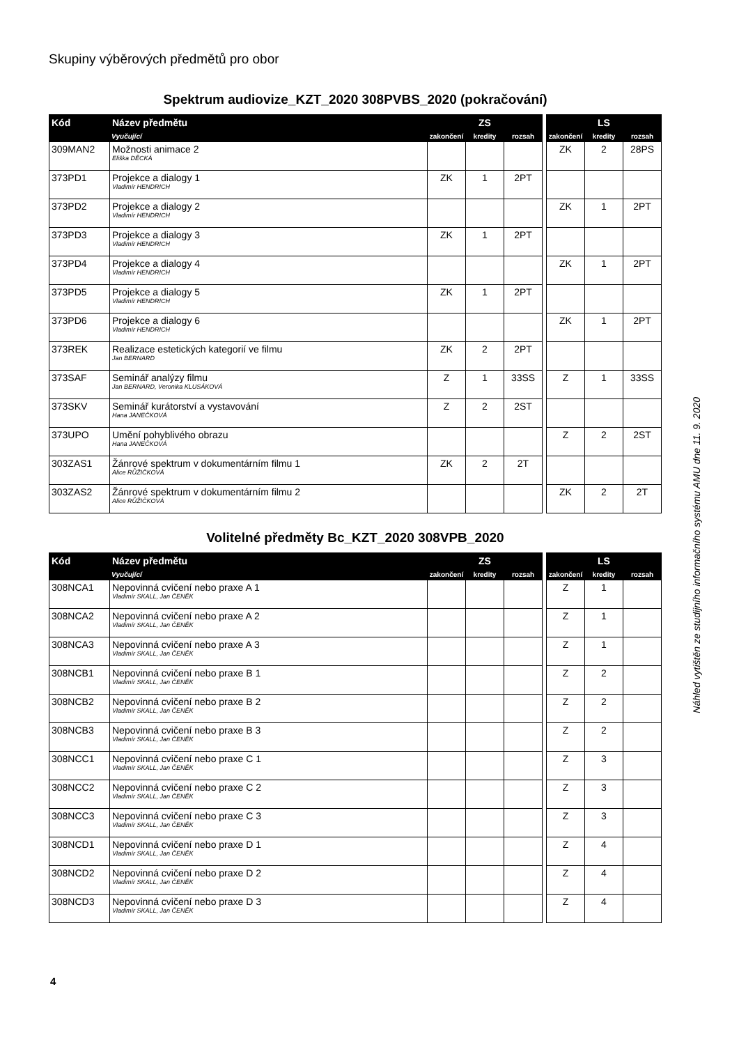Skupiny výběrových předmětů pro obor
Spektrum audiovize_KZT_2020 308PVBS_2020 (pokračování)
| Kód | Název předmětu | ZS | | | | LS | | |
| --- | --- | --- | --- | --- | --- | --- | --- | --- |
| | Vyučující | zakončení | kredity | rozsah | | zakončení | kredity | rozsah |
| 309MAN2 | Možnosti animace 2 Eliška DĚCKÁ | | | | | ZK | 2 | 28PS |
| 373PD1 | Projekce a dialogy 1 Vladimír HENDRICH | ZK | 1 | 2PT | | | | |
| 373PD2 | Projekce a dialogy 2 Vladimír HENDRICH | | | | | ZK | 1 | 2PT |
| 373PD3 | Projekce a dialogy 3 Vladimír HENDRICH | ZK | 1 | 2PT | | | | |
| 373PD4 | Projekce a dialogy 4 Vladimír HENDRICH | | | | | ZK | 1 | 2PT |
| 373PD5 | Projekce a dialogy 5 Vladimír HENDRICH | ZK | 1 | 2PT | | | | |
| 373PD6 | Projekce a dialogy 6 Vladimír HENDRICH | | | | | ZK | 1 | 2PT |
| 373REK | Realizace estetických kategorií ve filmu Jan BERNARD | ZK | 2 | 2PT | | | | |
| 373SAF | Seminář analýzy filmu Jan BERNARD, Veronika KLUSÁKOVÁ | Z | 1 | 33SS | | Z | 1 | 33SS |
| 373SKV | Seminář kurátorství a vystavování Hana JANEČKOVÁ | Z | 2 | 2ST | | | | |
| 373UPO | Umění pohyblivého obrazu Hana JANEČKOVÁ | | | | | Z | 2 | 2ST |
| 303ZAS1 | Žánrové spektrum v dokumentárním filmu 1 Alice RŮŽIČKOVÁ | ZK | 2 | 2T | | | | |
| 303ZAS2 | Žánrové spektrum v dokumentárním filmu 2 Alice RŮŽIČKOVÁ | | | | | ZK | 2 | 2T |
Volitelné předměty Bc_KZT_2020 308VPB_2020
| Kód | Název předmětu | ZS | | | | LS | | |
| --- | --- | --- | --- | --- | --- | --- | --- | --- |
| | Vyučující | zakončení | kredity | rozsah | | zakončení | kredity | rozsah |
| 308NCA1 | Nepovinná cvičení nebo praxe A 1 Vladimír SKALL, Jan ČENĚK | | | | | Z | 1 | |
| 308NCA2 | Nepovinná cvičení nebo praxe A 2 Vladimír SKALL, Jan ČENĚK | | | | | Z | 1 | |
| 308NCA3 | Nepovinná cvičení nebo praxe A 3 Vladimír SKALL, Jan ČENĚK | | | | | Z | 1 | |
| 308NCB1 | Nepovinná cvičení nebo praxe B 1 Vladimír SKALL, Jan ČENĚK | | | | | Z | 2 | |
| 308NCB2 | Nepovinná cvičení nebo praxe B 2 Vladimír SKALL, Jan ČENĚK | | | | | Z | 2 | |
| 308NCB3 | Nepovinná cvičení nebo praxe B 3 Vladimír SKALL, Jan ČENĚK | | | | | Z | 2 | |
| 308NCC1 | Nepovinná cvičení nebo praxe C 1 Vladimír SKALL, Jan ČENĚK | | | | | Z | 3 | |
| 308NCC2 | Nepovinná cvičení nebo praxe C 2 Vladimír SKALL, Jan ČENĚK | | | | | Z | 3 | |
| 308NCC3 | Nepovinná cvičení nebo praxe C 3 Vladimír SKALL, Jan ČENĚK | | | | | Z | 3 | |
| 308NCD1 | Nepovinná cvičení nebo praxe D 1 Vladimír SKALL, Jan ČENĚK | | | | | Z | 4 | |
| 308NCD2 | Nepovinná cvičení nebo praxe D 2 Vladimír SKALL, Jan ČENĚK | | | | | Z | 4 | |
| 308NCD3 | Nepovinná cvičení nebo praxe D 3 Vladimír SKALL, Jan ČENĚK | | | | | Z | 4 | |
Náhled vytištěn ze studijního informačního systému AMU dne 11. 9. 2020
4